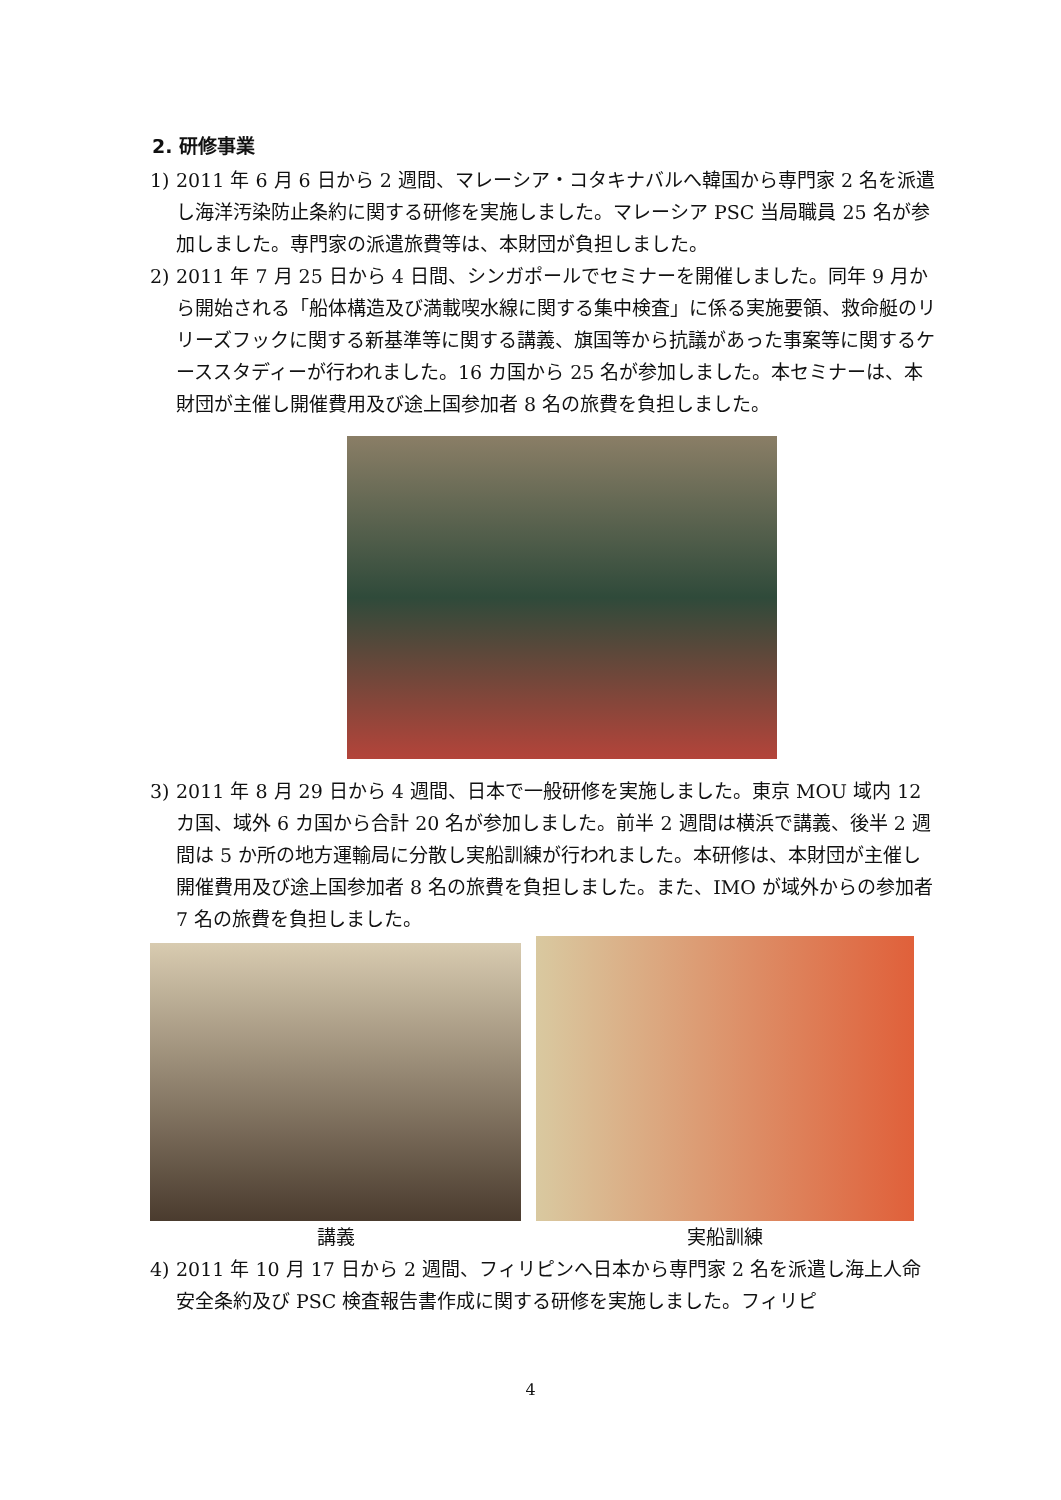2. 研修事業
1) 2011 年 6 月 6 日から 2 週間、マレーシア・コタキナバルへ韓国から専門家 2 名を派遣し海洋汚染防止条約に関する研修を実施しました。マレーシア PSC 当局職員 25 名が参加しました。専門家の派遣旅費等は、本財団が負担しました。
2) 2011 年 7 月 25 日から 4 日間、シンガポールでセミナーを開催しました。同年 9 月から開始される「船体構造及び満載喫水線に関する集中検査」に係る実施要領、救命艇のリリーズフックに関する新基準等に関する講義、旗国等から抗議があった事案等に関するケーススタディーが行われました。16 カ国から 25 名が参加しました。本セミナーは、本財団が主催し開催費用及び途上国参加者 8 名の旅費を負担しました。
3) 2011 年 8 月 29 日から 4 週間、日本で一般研修を実施しました。東京 MOU 域内 12 カ国、域外 6 カ国から合計 20 名が参加しました。前半 2 週間は横浜で講義、後半 2 週間は 5 か所の地方運輸局に分散し実船訓練が行われました。本研修は、本財団が主催し開催費用及び途上国参加者 8 名の旅費を負担しました。また、IMO が域外からの参加者 7 名の旅費を負担しました。
講義 実船訓練
4) 2011 年 10 月 17 日から 2 週間、フィリピンへ日本から専門家 2 名を派遣し海上人命安全条約及び PSC 検査報告書作成に関する研修を実施しました。フィリピ
4